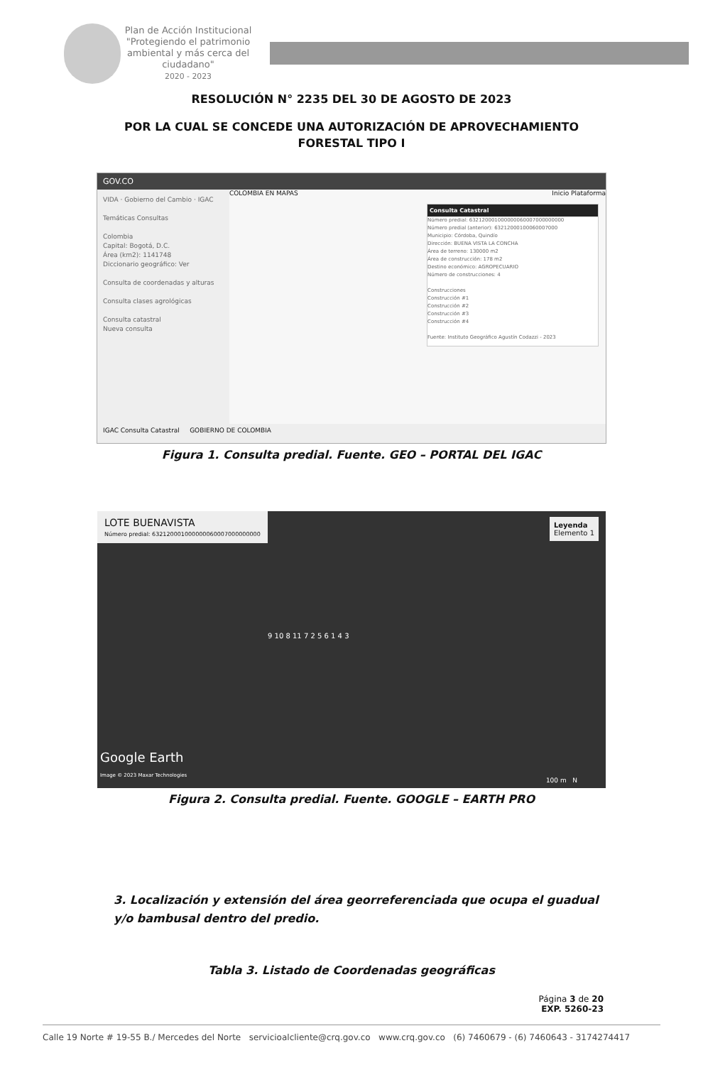Plan de Acción Institucional
"Protegiendo el patrimonio ambiental y más cerca del ciudadano"
2020 - 2023
RESOLUCIÓN N° 2235 DEL 30 DE AGOSTO DE 2023
POR LA CUAL SE CONCEDE UNA AUTORIZACIÓN DE APROVECHAMIENTO
FORESTAL TIPO I
GOV.CO
VIDA · Gobierno del Cambio · IGAC
Temáticas Consultas
Colombia
Capital: Bogotá, D.C.
Área (km2): 1141748
Diccionario geográfico: Ver
Consulta de coordenadas y alturas
Consulta clases agrológicas
Consulta catastral
Nueva consulta
COLOMBIA EN MAPAS Inicio Plataforma
Consulta Catastral
Número predial: 632120001000000060007000000000
Número predial (anterior): 63212000100060007000
Municipio: Córdoba, Quindío
Dirección: BUENA VISTA LA CONCHA
Área de terreno: 130000 m2
Área de construcción: 178 m2
Destino económico: AGROPECUARIO
Número de construcciones: 4
Construcciones
Construcción #1
Construcción #2
Construcción #3
Construcción #4
Fuente: Instituto Geográfico Agustín Codazzi - 2023
IGAC Consulta Catastral GOBIERNO DE COLOMBIA
Figura 1. Consulta predial. Fuente. GEO – PORTAL DEL IGAC
LOTE BUENAVISTA Número predial: 632120001000000060007000000000
Leyenda
Elemento 1
9 10 8 11 7 2 5 6 1 4 3
Google Earth
Image © 2023 Maxar Technologies
100 m N
Figura 2. Consulta predial. Fuente. GOOGLE – EARTH PRO
3. Localización y extensión del área georreferenciada que ocupa el guadual y/o bambusal dentro del predio.
Tabla 3. Listado de Coordenadas geográficas
Página 3 de 20
EXP. 5260-23
Calle 19 Norte # 19-55 B./ Mercedes del Norte servicioalcliente@crq.gov.co www.crq.gov.co (6) 7460679 - (6) 7460643 - 3174274417